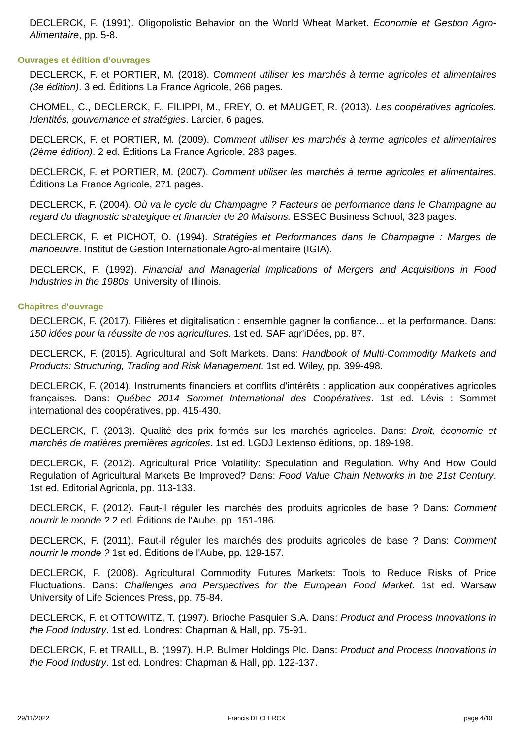DECLERCK, F. (1991). Oligopolistic Behavior on the World Wheat Market. Economie et Gestion Agro-Alimentaire, pp. 5-8.
Ouvrages et édition d’ouvrages
DECLERCK, F. et PORTIER, M. (2018). Comment utiliser les marchés à terme agricoles et alimentaires (3e édition). 3 ed. Éditions La France Agricole, 266 pages.
CHOMEL, C., DECLERCK, F., FILIPPI, M., FREY, O. et MAUGET, R. (2013). Les coopératives agricoles. Identités, gouvernance et stratégies. Larcier, 6 pages.
DECLERCK, F. et PORTIER, M. (2009). Comment utiliser les marchés à terme agricoles et alimentaires (2ème édition). 2 ed. Éditions La France Agricole, 283 pages.
DECLERCK, F. et PORTIER, M. (2007). Comment utiliser les marchés à terme agricoles et alimentaires. Éditions La France Agricole, 271 pages.
DECLERCK, F. (2004). Où va le cycle du Champagne ? Facteurs de performance dans le Champagne au regard du diagnostic strategique et financier de 20 Maisons. ESSEC Business School, 323 pages.
DECLERCK, F. et PICHOT, O. (1994). Stratégies et Performances dans le Champagne : Marges de manoeuvre. Institut de Gestion Internationale Agro-alimentaire (IGIA).
DECLERCK, F. (1992). Financial and Managerial Implications of Mergers and Acquisitions in Food Industries in the 1980s. University of Illinois.
Chapitres d’ouvrage
DECLERCK, F. (2017). Filières et digitalisation : ensemble gagner la confiance... et la performance. Dans: 150 idées pour la réussite de nos agricultures. 1st ed. SAF agr'iDées, pp. 87.
DECLERCK, F. (2015). Agricultural and Soft Markets. Dans: Handbook of Multi-Commodity Markets and Products: Structuring, Trading and Risk Management. 1st ed. Wiley, pp. 399-498.
DECLERCK, F. (2014). Instruments financiers et conflits d'intérêts : application aux coopératives agricoles françaises. Dans: Québec 2014 Sommet International des Coopératives. 1st ed. Lévis : Sommet international des coopératives, pp. 415-430.
DECLERCK, F. (2013). Qualité des prix formés sur les marchés agricoles. Dans: Droit, économie et marchés de matières premières agricoles. 1st ed. LGDJ Lextenso éditions, pp. 189-198.
DECLERCK, F. (2012). Agricultural Price Volatility: Speculation and Regulation. Why And How Could Regulation of Agricultural Markets Be Improved? Dans: Food Value Chain Networks in the 21st Century. 1st ed. Editorial Agricola, pp. 113-133.
DECLERCK, F. (2012). Faut-il réguler les marchés des produits agricoles de base ? Dans: Comment nourrir le monde ? 2 ed. Éditions de l'Aube, pp. 151-186.
DECLERCK, F. (2011). Faut-il réguler les marchés des produits agricoles de base ? Dans: Comment nourrir le monde ? 1st ed. Éditions de l'Aube, pp. 129-157.
DECLERCK, F. (2008). Agricultural Commodity Futures Markets: Tools to Reduce Risks of Price Fluctuations. Dans: Challenges and Perspectives for the European Food Market. 1st ed. Warsaw University of Life Sciences Press, pp. 75-84.
DECLERCK, F. et OTTOWITZ, T. (1997). Brioche Pasquier S.A. Dans: Product and Process Innovations in the Food Industry. 1st ed. Londres: Chapman & Hall, pp. 75-91.
DECLERCK, F. et TRAILL, B. (1997). H.P. Bulmer Holdings Plc. Dans: Product and Process Innovations in the Food Industry. 1st ed. Londres: Chapman & Hall, pp. 122-137.
29/11/2022 Francis DECLERCK page 4/10